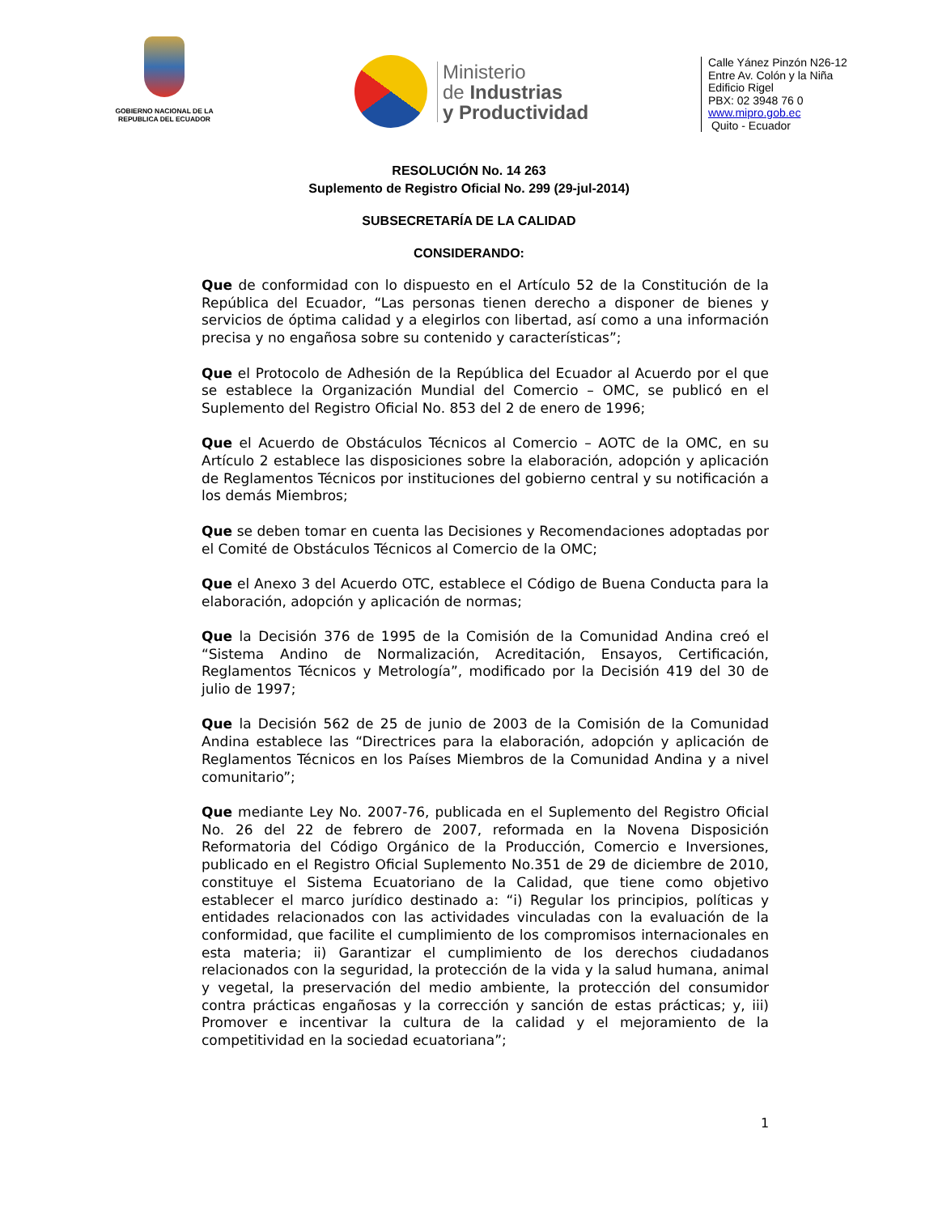GOBIERNO NACIONAL DE LA REPUBLICA DEL ECUADOR
Ministerio
de Industrias
y Productividad
Calle Yánez Pinzón N26-12
Entre Av. Colón y la Niña
Edificio Rigel
PBX: 02 3948 76 0
www.mipro.gob.ec
Quito - Ecuador
RESOLUCIÓN No. 14 263
Suplemento de Registro Oficial No. 299 (29-jul-2014)
SUBSECRETARÍA DE LA CALIDAD
CONSIDERANDO:
Que de conformidad con lo dispuesto en el Artículo 52 de la Constitución de la República del Ecuador, “Las personas tienen derecho a disponer de bienes y servicios de óptima calidad y a elegirlos con libertad, así como a una información precisa y no engañosa sobre su contenido y características”;
Que el Protocolo de Adhesión de la República del Ecuador al Acuerdo por el que se establece la Organización Mundial del Comercio – OMC, se publicó en el Suplemento del Registro Oficial No. 853 del 2 de enero de 1996;
Que el Acuerdo de Obstáculos Técnicos al Comercio – AOTC de la OMC, en su Artículo 2 establece las disposiciones sobre la elaboración, adopción y aplicación de Reglamentos Técnicos por instituciones del gobierno central y su notificación a los demás Miembros;
Que se deben tomar en cuenta las Decisiones y Recomendaciones adoptadas por el Comité de Obstáculos Técnicos al Comercio de la OMC;
Que el Anexo 3 del Acuerdo OTC, establece el Código de Buena Conducta para la elaboración, adopción y aplicación de normas;
Que la Decisión 376 de 1995 de la Comisión de la Comunidad Andina creó el “Sistema Andino de Normalización, Acreditación, Ensayos, Certificación, Reglamentos Técnicos y Metrología”, modificado por la Decisión 419 del 30 de julio de 1997;
Que la Decisión 562 de 25 de junio de 2003 de la Comisión de la Comunidad Andina establece las “Directrices para la elaboración, adopción y aplicación de Reglamentos Técnicos en los Países Miembros de la Comunidad Andina y a nivel comunitario”;
Que mediante Ley No. 2007-76, publicada en el Suplemento del Registro Oficial No. 26 del 22 de febrero de 2007, reformada en la Novena Disposición Reformatoria del Código Orgánico de la Producción, Comercio e Inversiones, publicado en el Registro Oficial Suplemento No.351 de 29 de diciembre de 2010, constituye el Sistema Ecuatoriano de la Calidad, que tiene como objetivo establecer el marco jurídico destinado a: “i) Regular los principios, políticas y entidades relacionados con las actividades vinculadas con la evaluación de la conformidad, que facilite el cumplimiento de los compromisos internacionales en esta materia; ii) Garantizar el cumplimiento de los derechos ciudadanos relacionados con la seguridad, la protección de la vida y la salud humana, animal y vegetal, la preservación del medio ambiente, la protección del consumidor contra prácticas engañosas y la corrección y sanción de estas prácticas; y, iii) Promover e incentivar la cultura de la calidad y el mejoramiento de la competitividad en la sociedad ecuatoriana”;
1